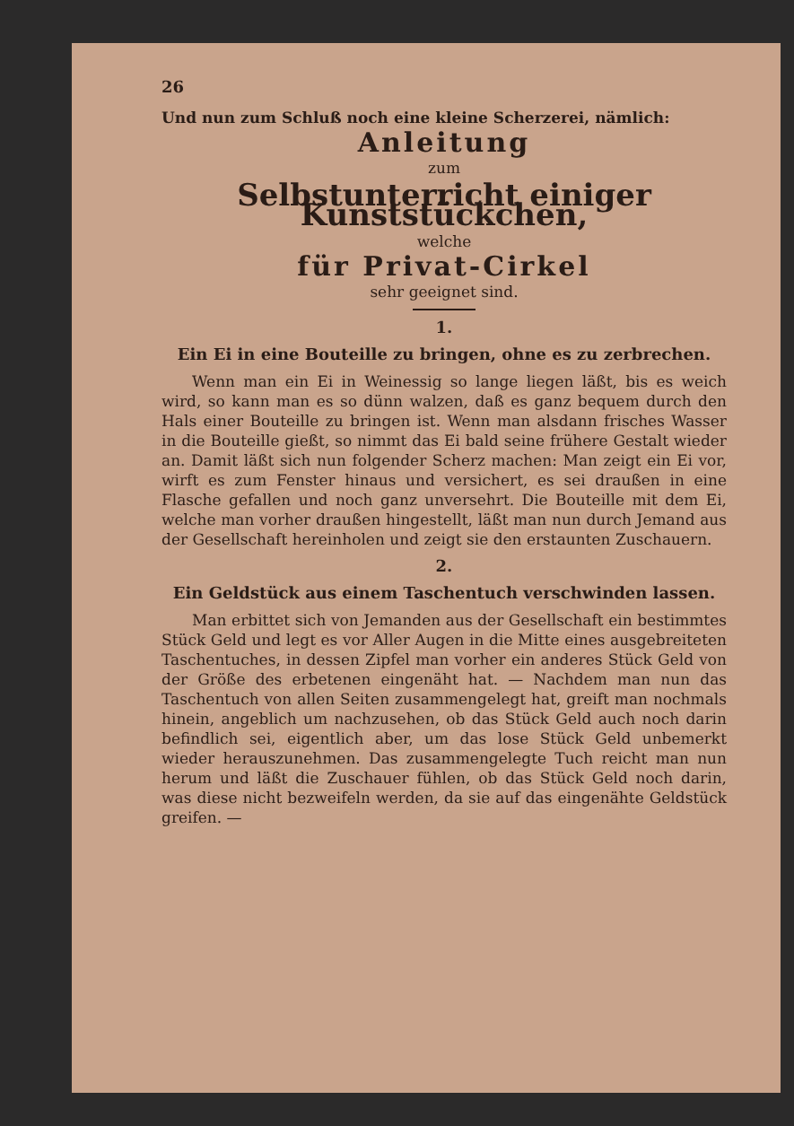26
Und nun zum Schluß noch eine kleine Scherzerei, nämlich:
Anleitung
zum
Selbstunterricht einiger Kunststückchen,
welche
für Privat-Cirkel
sehr geeignet sind.
1.
Ein Ei in eine Bouteille zu bringen, ohne es zu zerbrechen.
Wenn man ein Ei in Weinessig so lange liegen läßt, bis es weich wird, so kann man es so dünn walzen, daß es ganz bequem durch den Hals einer Bouteille zu bringen ist. Wenn man alsdann frisches Wasser in die Bouteille gießt, so nimmt das Ei bald seine frühere Gestalt wieder an. Damit läßt sich nun folgender Scherz machen: Man zeigt ein Ei vor, wirft es zum Fenster hinaus und versichert, es sei draußen in eine Flasche gefallen und noch ganz unversehrt. Die Bouteille mit dem Ei, welche man vorher draußen hingestellt, läßt man nun durch Jemand aus der Gesellschaft hereinholen und zeigt sie den erstaunten Zuschauern.
2.
Ein Geldstück aus einem Taschentuch verschwinden lassen.
Man erbittet sich von Jemanden aus der Gesellschaft ein bestimmtes Stück Geld und legt es vor Aller Augen in die Mitte eines ausgebreiteten Taschentuches, in dessen Zipfel man vorher ein anderes Stück Geld von der Größe des erbetenen eingenäht hat. — Nachdem man nun das Taschentuch von allen Seiten zusammengelegt hat, greift man nochmals hinein, angeblich um nachzusehen, ob das Stück Geld auch noch darin befindlich sei, eigentlich aber, um das lose Stück Geld unbemerkt wieder herauszunehmen. Das zusammengelegte Tuch reicht man nun herum und läßt die Zuschauer fühlen, ob das Stück Geld noch darin, was diese nicht bezweifeln werden, da sie auf das eingenähte Geldstück greifen. —